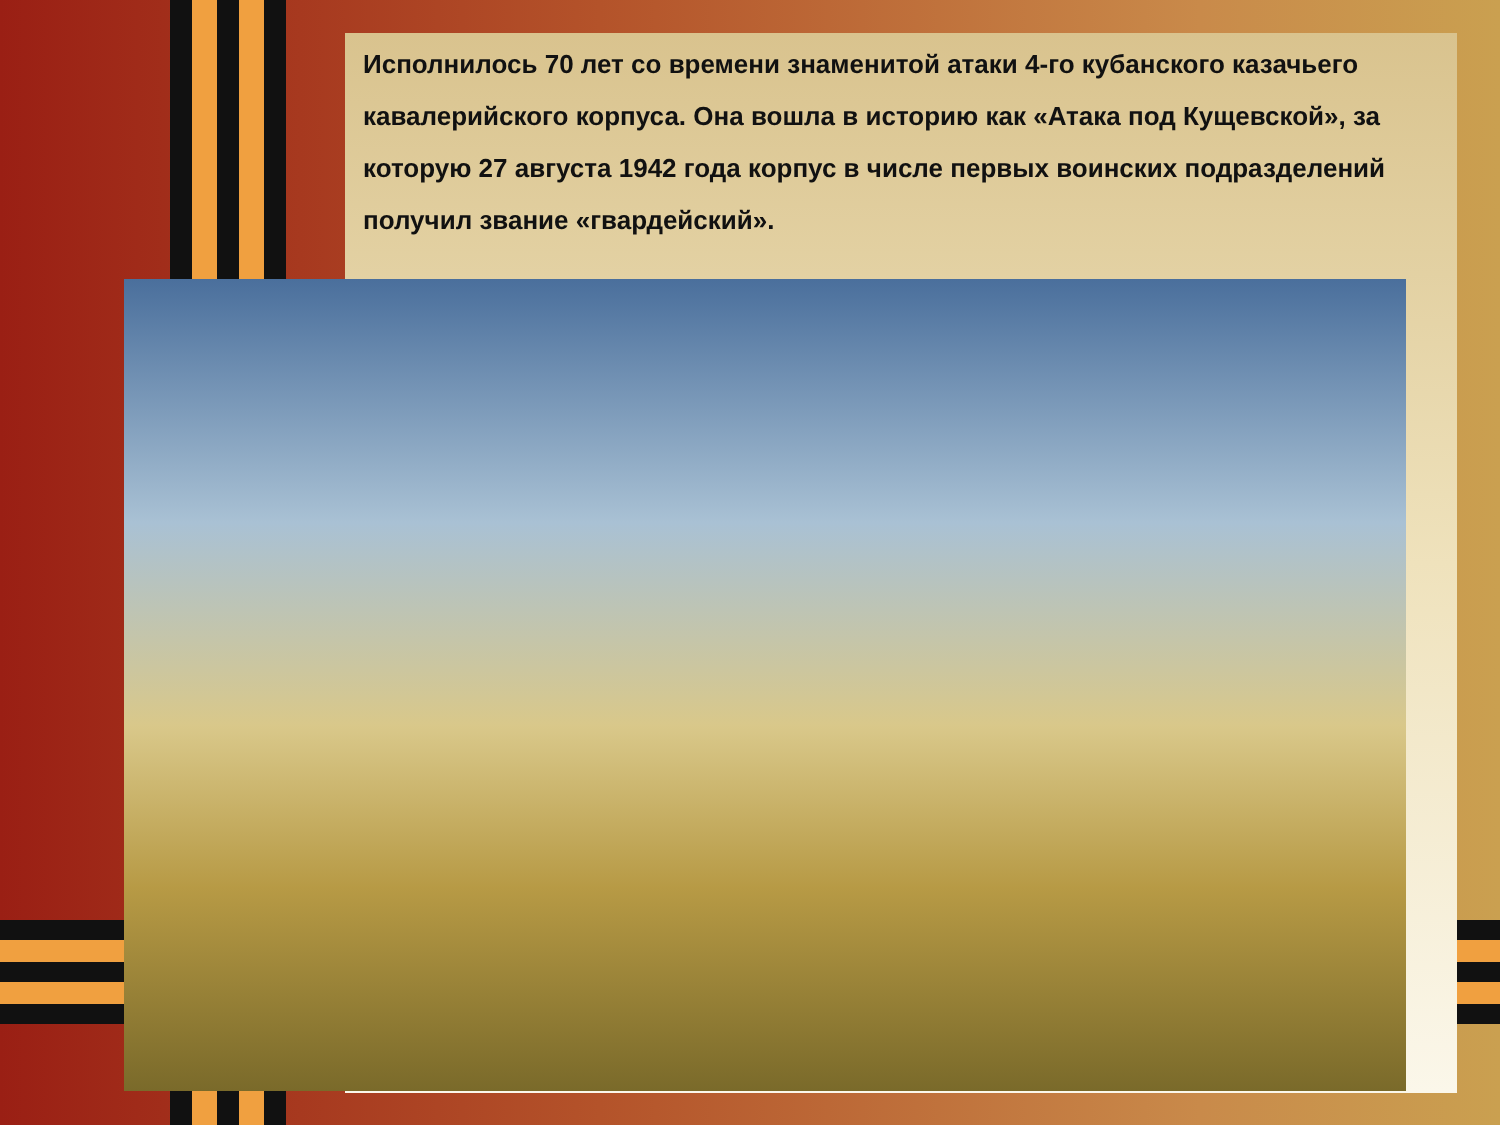Исполнилось 70 лет со времени знаменитой атаки 4-го кубанского казачьего кавалерийского корпуса. Она вошла в историю как «Атака под Кущевской», за которую 27 августа 1942 года корпус в числе первых воинских подразделений получил звание «гвардейский».